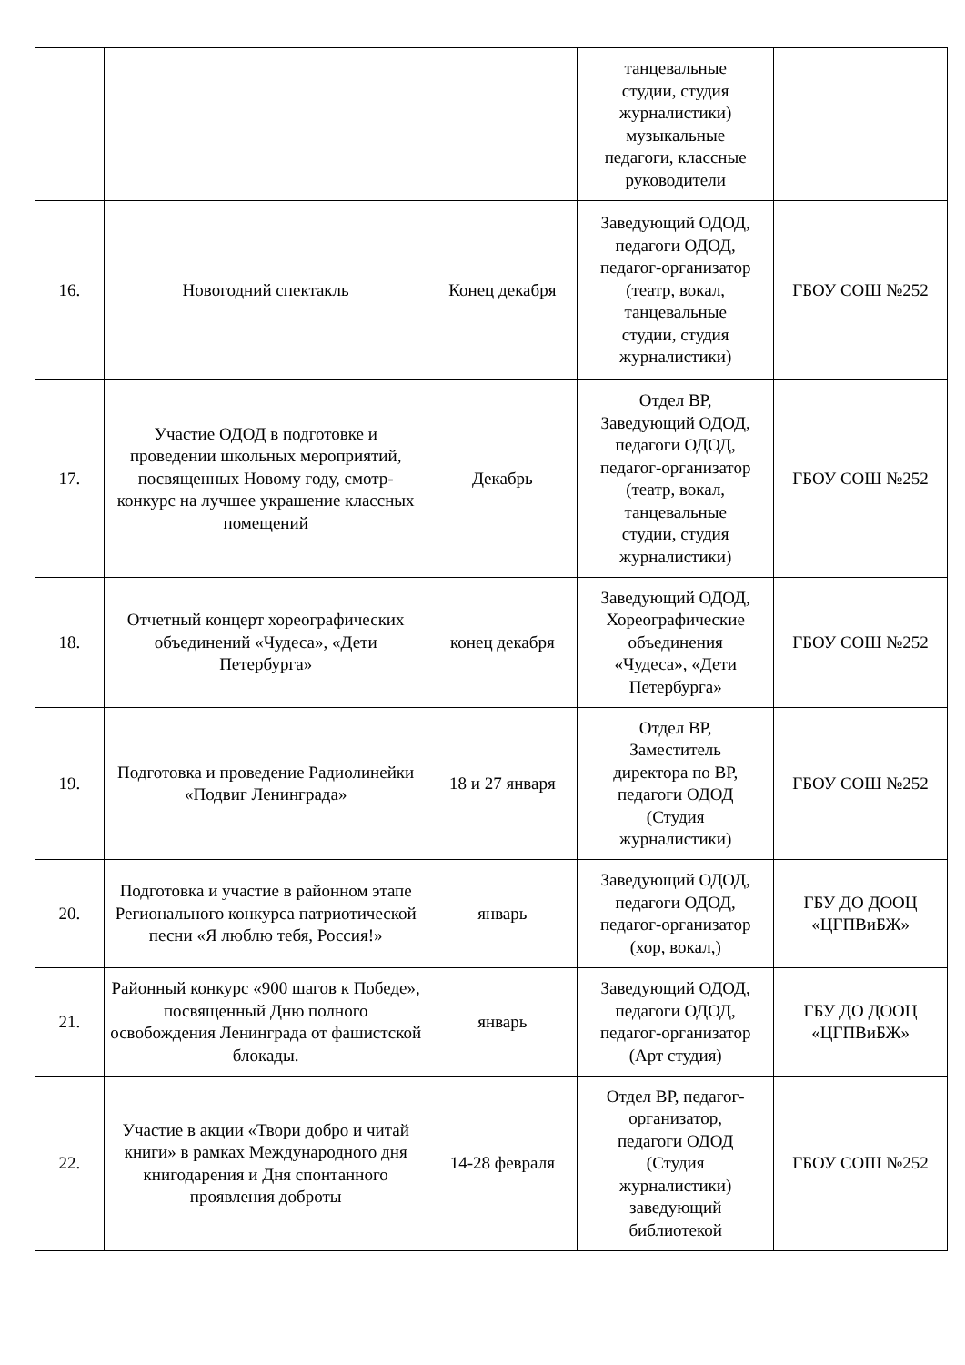| | | | танцевальные студии, студия журналистики) музыкальные педагоги, классные руководители | |
| 16. | Новогодний спектакль | Конец декабря | Заведующий ОДОД, педагоги ОДОД, педагог-организатор (театр, вокал, танцевальные студии, студия журналистики) | ГБОУ СОШ №252 |
| 17. | Участие ОДОД в подготовке и проведении школьных мероприятий, посвященных Новому году, смотр-конкурс на лучшее украшение классных помещений | Декабрь | Отдел ВР, Заведующий ОДОД, педагоги ОДОД, педагог-организатор (театр, вокал, танцевальные студии, студия журналистики) | ГБОУ СОШ №252 |
| 18. | Отчетный концерт хореографических объединений «Чудеса», «Дети Петербурга» | конец декабря | Заведующий ОДОД, Хореографические объединения «Чудеса», «Дети Петербурга» | ГБОУ СОШ №252 |
| 19. | Подготовка и проведение Радиолинейки «Подвиг Ленинграда» | 18 и 27 января | Отдел ВР, Заместитель директора по ВР, педагоги ОДОД (Студия журналистики) | ГБОУ СОШ №252 |
| 20. | Подготовка и участие в районном этапе Регионального конкурса патриотической песни «Я люблю тебя, Россия!» | январь | Заведующий ОДОД, педагоги ОДОД, педагог-организатор (хор, вокал,) | ГБУ ДО ДООЦ «ЦГПВиБЖ» |
| 21. | Районный конкурс «900 шагов к Победе», посвященный Дню полного освобождения Ленинграда от фашистской блокады. | январь | Заведующий ОДОД, педагоги ОДОД, педагог-организатор (Арт студия) | ГБУ ДО ДООЦ «ЦГПВиБЖ» |
| 22. | Участие в акции «Твори добро и читай книги» в рамках Международного дня книгодарения и Дня спонтанного проявления доброты | 14-28 февраля | Отдел ВР, педагог- организатор, педагоги ОДОД (Студия журналистики) заведующий библиотекой | ГБОУ СОШ №252 |